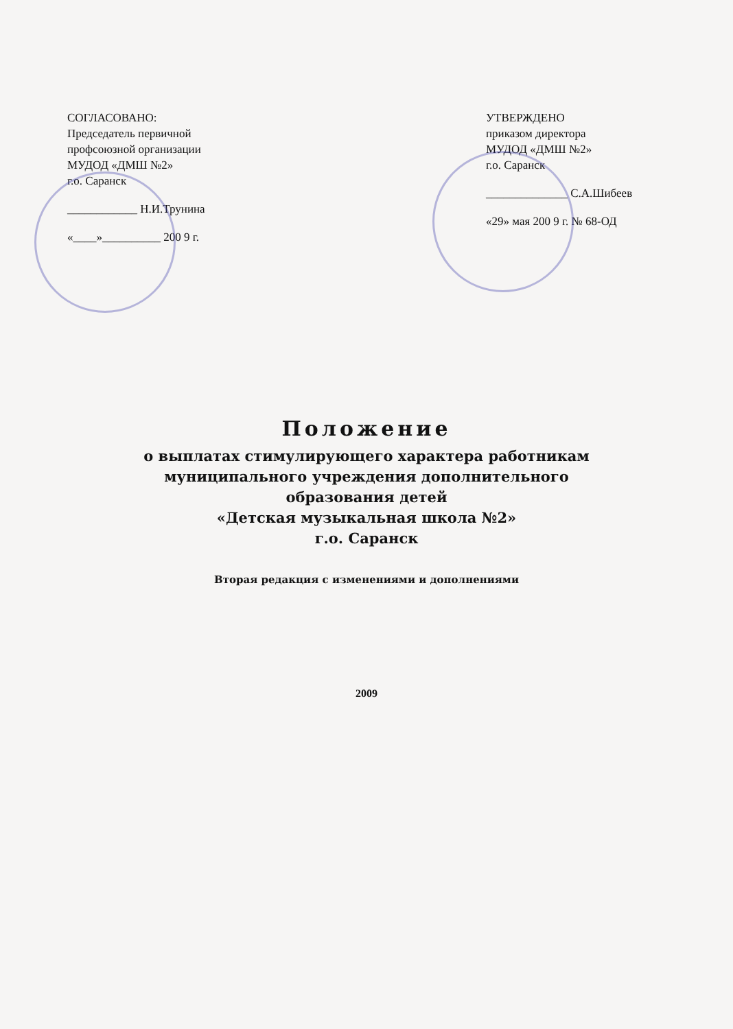СОГЛАСОВАНО:
Председатель первичной
профсоюзной организации
МУДОД «ДМШ №2»
г.о. Саранск
____________ Н.И.Трунина
«____»__________ 200 9 г.
УТВЕРЖДЕНО
приказом директора
МУДОД «ДМШ №2»
г.о. Саранск
______________ С.А.Шибеев
«29» мая 200 9 г. № 68-ОД
Положение
о выплатах стимулирующего характера работникам
муниципального учреждения дополнительного
образования детей
«Детская музыкальная школа №2»
г.о. Саранск
Вторая редакция с изменениями и дополнениями
2009